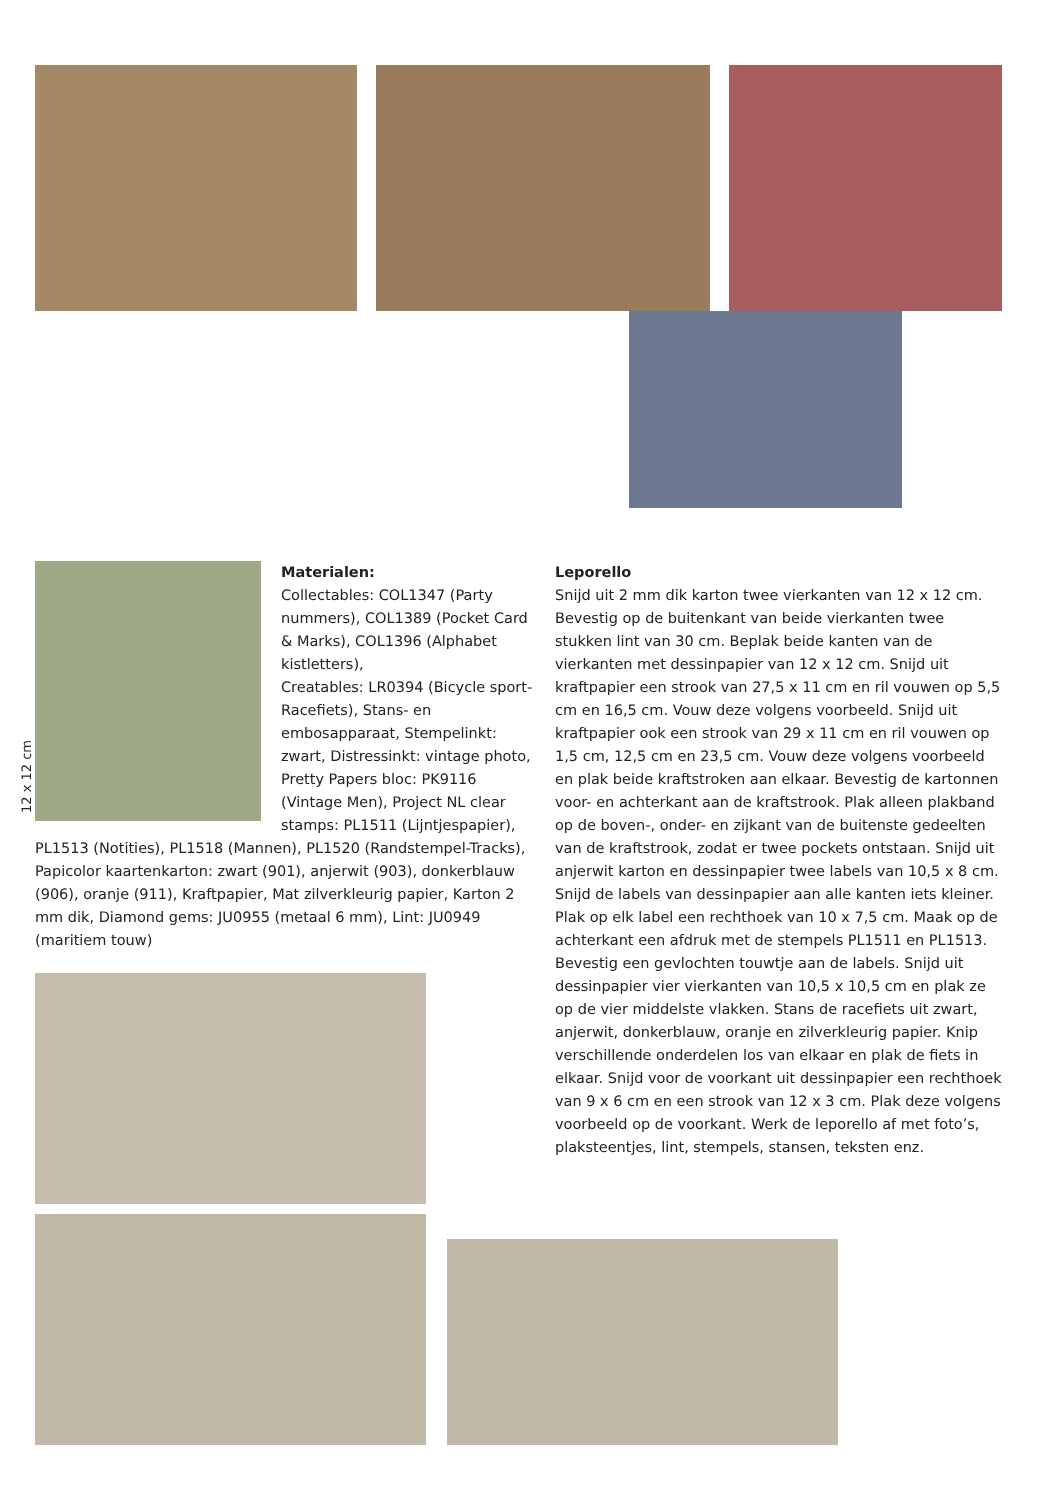12 x 12 cm
Materialen:
Collectables: COL1347 (Party nummers), COL1389 (Pocket Card & Marks), COL1396 (Alphabet kistletters),
Creatables: LR0394 (Bicycle sport-Racefiets), Stans- en embosapparaat, Stempelinkt: zwart, Distressinkt: vintage photo, Pretty Papers bloc: PK9116 (Vintage Men), Project NL clear stamps: PL1511 (Lijntjespapier),
PL1513 (Notities), PL1518 (Mannen), PL1520 (Randstempel-Tracks), Papicolor kaartenkarton: zwart (901), anjerwit (903), donkerblauw (906), oranje (911), Kraftpapier, Mat zilverkleurig papier, Karton 2 mm dik, Diamond gems: JU0955 (metaal 6 mm), Lint: JU0949 (maritiem touw)
Leporello
Snijd uit 2 mm dik karton twee vierkanten van 12 x 12 cm. Bevestig op de buitenkant van beide vierkanten twee stukken lint van 30 cm. Beplak beide kanten van de vierkanten met dessinpapier van 12 x 12 cm. Snijd uit kraftpapier een strook van 27,5 x 11 cm en ril vouwen op 5,5 cm en 16,5 cm. Vouw deze volgens voorbeeld. Snijd uit kraftpapier ook een strook van 29 x 11 cm en ril vouwen op 1,5 cm, 12,5 cm en 23,5 cm. Vouw deze volgens voorbeeld en plak beide kraftstroken aan elkaar. Bevestig de kartonnen voor- en achterkant aan de kraftstrook. Plak alleen plakband op de boven-, onder- en zijkant van de buitenste gedeelten van de kraftstrook, zodat er twee pockets ontstaan. Snijd uit anjerwit karton en dessinpapier twee labels van 10,5 x 8 cm. Snijd de labels van dessinpapier aan alle kanten iets kleiner. Plak op elk label een rechthoek van 10 x 7,5 cm. Maak op de achterkant een afdruk met de stempels PL1511 en PL1513. Bevestig een gevlochten touwtje aan de labels. Snijd uit dessinpapier vier vierkanten van 10,5 x 10,5 cm en plak ze op de vier middelste vlakken. Stans de racefiets uit zwart, anjerwit, donkerblauw, oranje en zilverkleurig papier. Knip verschillende onderdelen los van elkaar en plak de fiets in elkaar. Snijd voor de voorkant uit dessinpapier een rechthoek van 9 x 6 cm en een strook van 12 x 3 cm. Plak deze volgens voorbeeld op de voorkant. Werk de leporello af met foto’s, plaksteentjes, lint, stempels, stansen, teksten enz.